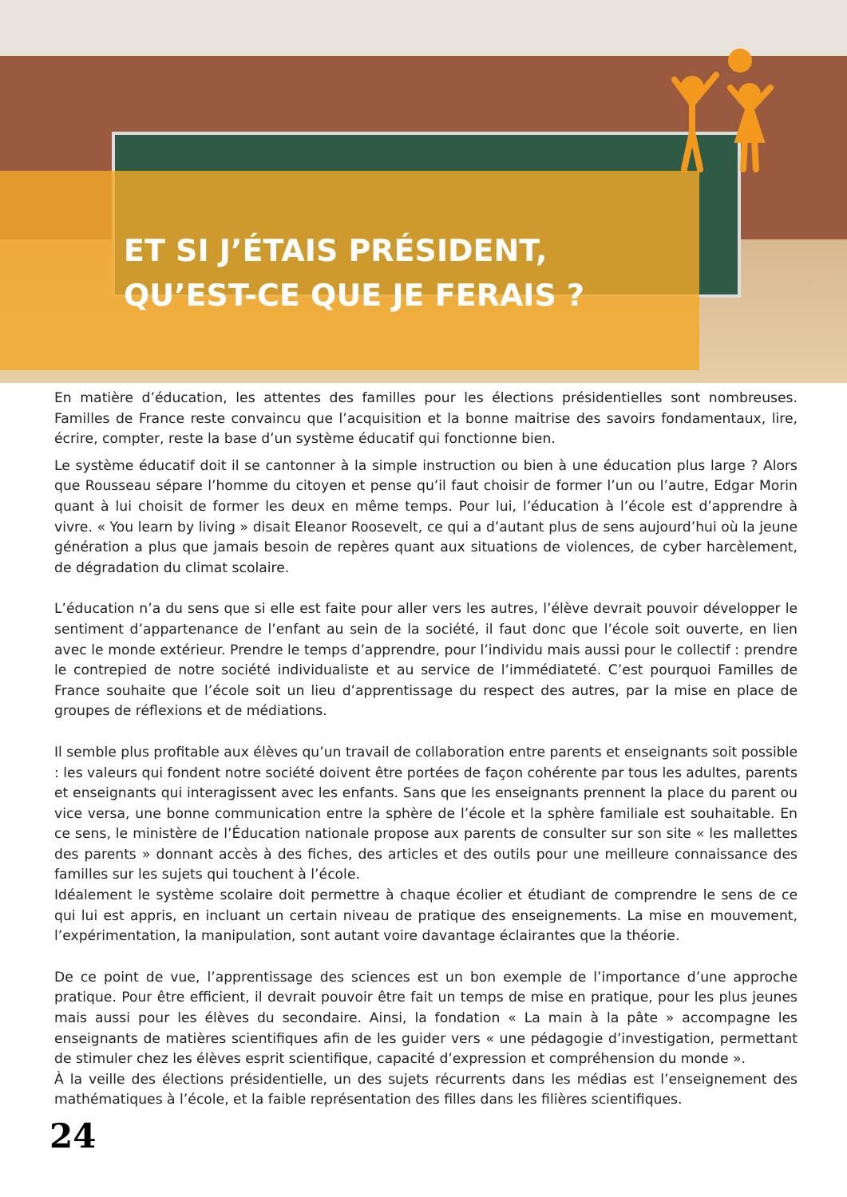ET SI J’ÉTAIS PRÉSIDENT,
QU’EST-CE QUE JE FERAIS ?
En matière d’éducation, les attentes des familles pour les élections présidentielles sont nombreuses. Familles de France reste convaincu que l’acquisition et la bonne maitrise des savoirs fondamentaux, lire, écrire, compter, reste la base d’un système éducatif qui fonctionne bien.
Le système éducatif doit il se cantonner à la simple instruction ou bien à une éducation plus large ? Alors que Rousseau sépare l’homme du citoyen et pense qu’il faut choisir de former l’un ou l’autre, Edgar Morin quant à lui choisit de former les deux en même temps. Pour lui, l’éducation à l’école est d’apprendre à vivre. « You learn by living » disait Eleanor Roosevelt, ce qui a d’autant plus de sens aujourd’hui où la jeune génération a plus que jamais besoin de repères quant aux situations de violences, de cyber harcèlement, de dégradation du climat scolaire.
L’éducation n’a du sens que si elle est faite pour aller vers les autres, l’élève devrait pouvoir développer le sentiment d’appartenance de l’enfant au sein de la société, il faut donc que l’école soit ouverte, en lien avec le monde extérieur. Prendre le temps d’apprendre, pour l’individu mais aussi pour le collectif : prendre le contrepied de notre société individualiste et au service de l’immédiateté. C’est pourquoi Familles de France souhaite que l’école soit un lieu d’apprentissage du respect des autres, par la mise en place de groupes de réflexions et de médiations.
Il semble plus profitable aux élèves qu’un travail de collaboration entre parents et enseignants soit possible : les valeurs qui fondent notre société doivent être portées de façon cohérente par tous les adultes, parents et enseignants qui interagissent avec les enfants. Sans que les enseignants prennent la place du parent ou vice versa, une bonne communication entre la sphère de l’école et la sphère familiale est souhaitable. En ce sens, le ministère de l’Éducation nationale propose aux parents de consulter sur son site « les mallettes des parents » donnant accès à des fiches, des articles et des outils pour une meilleure connaissance des familles sur les sujets qui touchent à l’école.
Idéalement le système scolaire doit permettre à chaque écolier et étudiant de comprendre le sens de ce qui lui est appris, en incluant un certain niveau de pratique des enseignements. La mise en mouvement, l’expérimentation, la manipulation, sont autant voire davantage éclairantes que la théorie.
De ce point de vue, l’apprentissage des sciences est un bon exemple de l’importance d’une approche pratique. Pour être efficient, il devrait pouvoir être fait un temps de mise en pratique, pour les plus jeunes mais aussi pour les élèves du secondaire. Ainsi, la fondation « La main à la pâte » accompagne les enseignants de matières scientifiques afin de les guider vers « une pédagogie d’investigation, permettant de stimuler chez les élèves esprit scientifique, capacité d’expression et compréhension du monde ».
À la veille des élections présidentielle, un des sujets récurrents dans les médias est l’enseignement des mathématiques à l’école, et la faible représentation des filles dans les filières scientifiques.
24